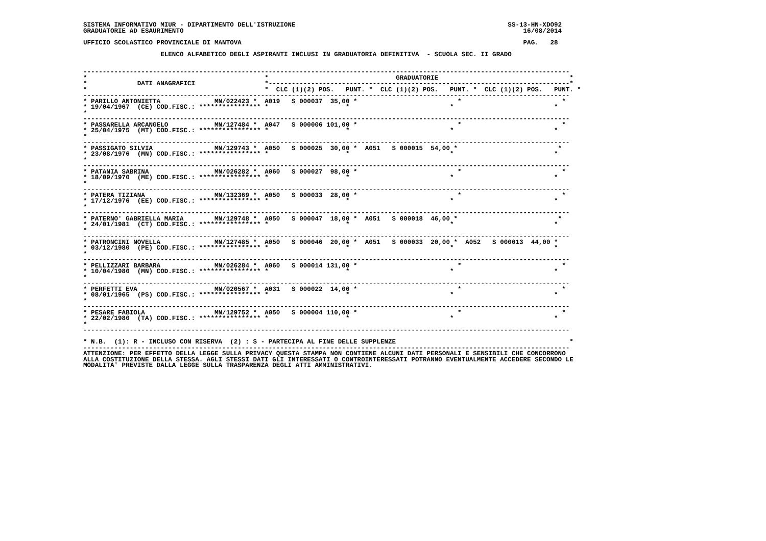SISTEMA INFORMATIVO MIUR - DIPARTIMENTO DELL'ISTRUZIONE                                                       SS-13-HN-XDO92
GRADUATORIE AD ESAURIMENTO                                                                                        16/08/2014

UFFICIO SCOLASTICO PROVINCIALE DI MANTOVA                                                                         PAG.   28

                    ELENCO ALFABETICO DEGLI ASPIRANTI INCLUSI IN GRADUATORIA DEFINITIVA  - SCUOLA SEC. II GRADO


------------------------------------------------------------------------------------------------------------------------------
*                                              *                                 GRADUATORIE                                  *
*             DATI ANAGRAFICI                  *------------------------------------------------------------------------------*
*                                              *  CLC (1)(2) POS.   PUNT. *  CLC (1)(2) POS.   PUNT. *  CLC (1)(2) POS.   PUNT. *
------------------------------------------------------------------------------------------------------------------------------
* PARILLO ANTONIETTA              MN/022423 *  A019   S 000037  35,00 *                          *                          *
* 19/04/1967  (CE) COD.FISC.: **************** *                    *                          *                          *
*
------------------------------------------------------------------------------------------------------------------------------
* PASSARELLA ARCANGELO            MN/127484 *  A047   S 000006 101,00 *                          *                          *
* 25/04/1975  (MT) COD.FISC.: **************** *                    *                          *                          *
*
------------------------------------------------------------------------------------------------------------------------------
* PASSIGATO SILVIA                MN/129743 *  A050   S 000025  30,00 *  A051   S 000015  54,00 *                          *
* 23/08/1976  (MN) COD.FISC.: **************** *                    *                          *                          *
*
------------------------------------------------------------------------------------------------------------------------------
* PATANIA SABRINA                 MN/026282 *  A060   S 000027  98,00 *                          *                          *
* 18/09/1970  (ME) COD.FISC.: **************** *                    *                          *                          *
*
------------------------------------------------------------------------------------------------------------------------------
* PATERA TIZIANA                  MN/132369 *  A050   S 000033  28,00 *                          *                          *
* 17/12/1976  (EE) COD.FISC.: **************** *                    *                          *                          *
*
------------------------------------------------------------------------------------------------------------------------------
* PATERNO' GABRIELLA MARIA        MN/129748 *  A050   S 000047  18,00 *  A051   S 000018  46,00 *                          *
* 24/01/1981  (CT) COD.FISC.: **************** *                    *                          *                          *
*
------------------------------------------------------------------------------------------------------------------------------
* PATRONCINI NOVELLA              MN/127485 *  A050   S 000046  20,00 *  A051   S 000033  20,00 *  A052   S 000013  44,00 *
* 03/12/1980  (PE) COD.FISC.: **************** *                    *                          *                          *
*
------------------------------------------------------------------------------------------------------------------------------
* PELLIZZARI BARBARA              MN/026284 *  A060   S 000014 131,00 *                          *                          *
* 10/04/1980  (MN) COD.FISC.: **************** *                    *                          *                          *
*
------------------------------------------------------------------------------------------------------------------------------
* PERFETTI EVA                    MN/020567 *  A031   S 000022  14,00 *                          *                          *
* 08/01/1965  (PS) COD.FISC.: **************** *                    *                          *                          *
*
------------------------------------------------------------------------------------------------------------------------------
* PESARE FABIOLA                  MN/129752 *  A050   S 000004 110,00 *                          *                          *
* 22/02/1980  (TA) COD.FISC.: **************** *                    *                          *                          *
*
------------------------------------------------------------------------------------------------------------------------------

* N.B.  (1): R - INCLUSO CON RISERVA  (2) : S - PARTECIPA AL FINE DELLE SUPPLENZE                                             *
------------------------------------------------------------------------------------------------------------------------------
ATTENZIONE: PER EFFETTO DELLA LEGGE SULLA PRIVACY QUESTA STAMPA NON CONTIENE ALCUNI DATI PERSONALI E SENSIBILI CHE CONCORRONO
ALLA COSTITUZIONE DELLA STESSA. AGLI STESSI DATI GLI INTERESSATI O CONTROINTERESSATI POTRANNO EVENTUALMENTE ACCEDERE SECONDO LE
MODALITA' PREVISTE DALLA LEGGE SULLA TRASPARENZA DEGLI ATTI AMMINISTRATIVI.